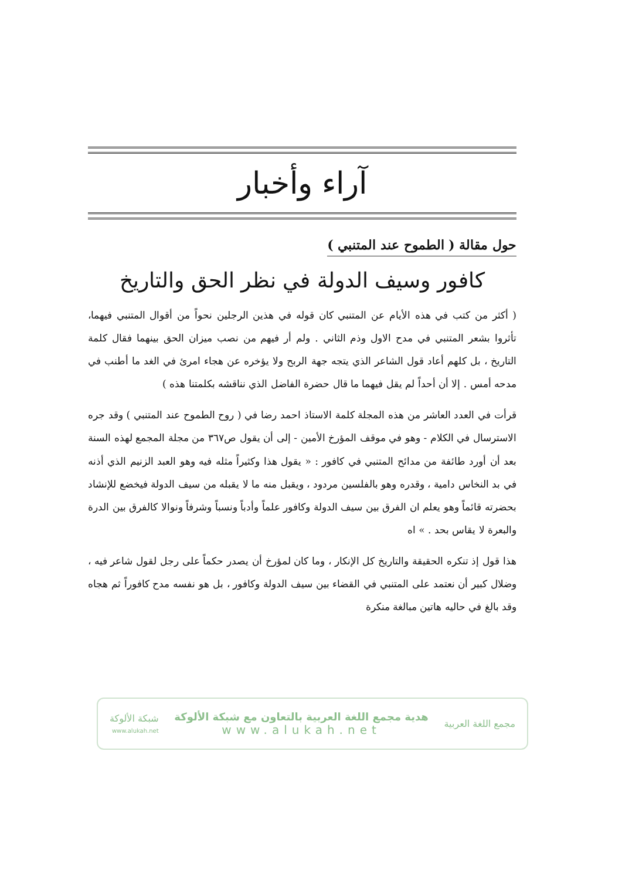آراء وأخبار
حول مقالة ( الطموح عند المتنبي )
كافور وسيف الدولة في نظر الحق والتاريخ
( أكثر من كتب في هذه الأيام عن المتنبي كان قوله في هذين الرجلين نحواً من أقوال المتنبي فيهما، تأثروا بشعر المتنبي في مدح الاول وذم الثاني . ولم أر فيهم من نصب ميزان الحق بينهما فقال كلمة التاريخ ، بل كلهم أعاد قول الشاعر الذي يتجه جهة الربح ولا يؤخره عن هجاء امرئ في الغد ما أطنب في مدحه أمس . إلا أن أحداً لم يقل فيهما ما قال حضرة الفاضل الذي نناقشه بكلمتنا هذه )
قرأت في العدد العاشر من هذه المجلة كلمة الاستاذ احمد رضا في ( روح الطموح عند المتنبي ) وقد جره الاسترسال في الكلام - وهو في موقف المؤرخ الأمين - إلى أن يقول ص٣٦٧ من مجلة المجمع لهذه السنة بعد أن أورد طائفة من مدائح المتنبي في كافور : « يقول هذا وكثيراً مثله فيه وهو العبد الزنيم الذي أذنه في بد النخاس دامية ، وقدره وهو بالفلسين مردود ، ويقبل منه ما لا يقبله من سيف الدولة فيخضع للإنشاد بحضرته قائماً وهو يعلم ان الفرق بين سيف الدولة وكافور علماً وأدباً ونسباً وشرفاً ونوالا كالفرق بين الدرة والبعرة لا يقاس بحد . » اه
هذا قول إذ تنكره الحقيقة والتاريخ كل الإنكار ، وما كان لمؤرخ أن يصدر حكماً على رجل لقول شاعر فيه ، وضلال كبير أن نعتمد على المتنبي في القضاء بين سيف الدولة وكافور ، بل هو نفسه مدح كافوراً ثم هجاه وقد بالغ في حاليه هاتين مبالغة منكرة
مجمع اللغة العربية
هدية مجمع اللغة العربية بالتعاون مع شبكة الألوكة
www.alukah.net
شبكة الألوكة
www.alukah.net